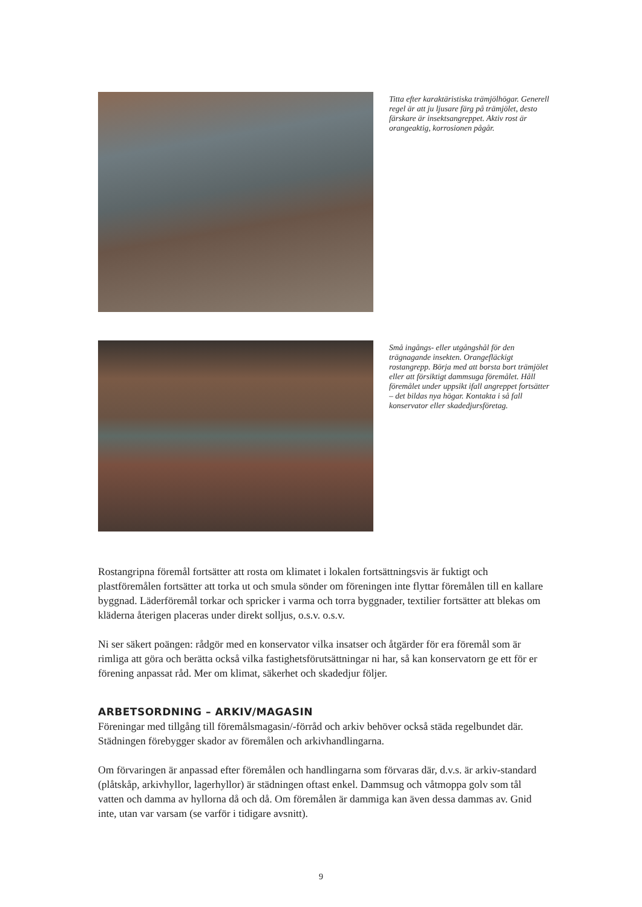Titta efter karaktäristiska trämjölhögar. Generell regel är att ju ljusare färg på trämjölet, desto färskare är insektsangreppet. Aktiv rost är orangeaktig, korrosionen pågår.
Små ingångs- eller utgångshål för den trägnagande insekten. Orangefläckigt rostangrepp. Börja med att borsta bort trämjölet eller att försiktigt dammsuga föremålet. Håll föremålet under uppsikt ifall angreppet fortsätter – det bildas nya högar. Kontakta i så fall konservator eller skadedjursföretag.
Rostangripna föremål fortsätter att rosta om klimatet i lokalen fortsättningsvis är fuktigt och plastföremålen fortsätter att torka ut och smula sönder om föreningen inte flyttar föremålen till en kallare byggnad. Läderföremål torkar och spricker i varma och torra byggnader, textilier fortsätter att blekas om kläderna återigen placeras under direkt solljus, o.s.v. o.s.v.
Ni ser säkert poängen: rådgör med en konservator vilka insatser och åtgärder för era föremål som är rimliga att göra och berätta också vilka fastighetsförutsättningar ni har, så kan konservatorn ge ett för er förening anpassat råd. Mer om klimat, säkerhet och skadedjur följer.
ARBETSORDNING – ARKIV/MAGASIN
Föreningar med tillgång till föremålsmagasin/-förråd och arkiv behöver också städa regelbundet där. Städningen förebygger skador av föremålen och arkivhandlingarna.
Om förvaringen är anpassad efter föremålen och handlingarna som förvaras där, d.v.s. är arkiv-standard (plåtskåp, arkivhyllor, lagerhyllor) är städningen oftast enkel. Dammsug och våtmoppa golv som tål vatten och damma av hyllorna då och då. Om föremålen är dammiga kan även dessa dammas av. Gnid inte, utan var varsam (se varför i tidigare avsnitt).
9